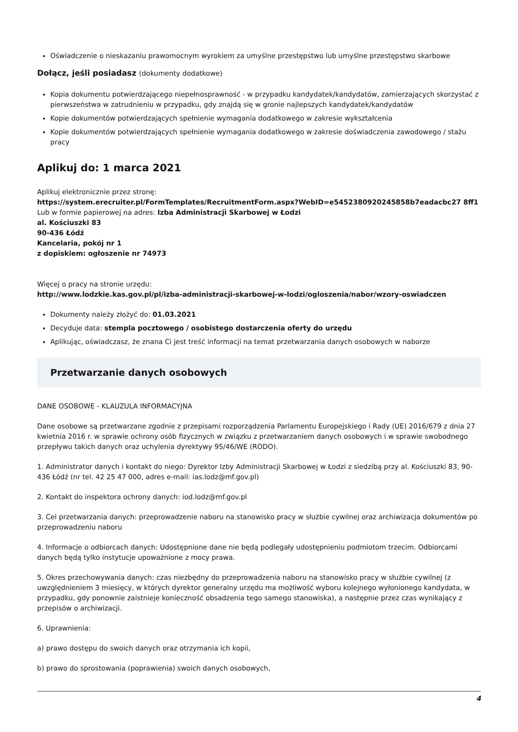Oświadczenie o nieskazaniu prawomocnym wyrokiem za umyślne przestępstwo lub umyślne przestępstwo skarbowe
Dołącz, jeśli posiadasz (dokumenty dodatkowe)
Kopia dokumentu potwierdzającego niepełnosprawność - w przypadku kandydatek/kandydatów, zamierzających skorzystać z pierwszeństwa w zatrudnieniu w przypadku, gdy znajdą się w gronie najlepszych kandydatek/kandydatów
Kopie dokumentów potwierdzających spełnienie wymagania dodatkowego w zakresie wykształcenia
Kopie dokumentów potwierdzających spełnienie wymagania dodatkowego w zakresie doświadczenia zawodowego / stażu pracy
Aplikuj do: 1 marca 2021
Aplikuj elektronicznie przez stronę:
https://system.erecruiter.pl/FormTemplates/RecruitmentForm.aspx?WebID=e5452380920245858b7eadacbc27 8ff1
Lub w formie papierowej na adres: Izba Administracji Skarbowej w Łodzi
al. Kościuszki 83
90-436 Łódź
Kancelaria, pokój nr 1
z dopiskiem: ogłoszenie nr 74973
Więcej o pracy na stronie urzędu:
http://www.lodzkie.kas.gov.pl/pl/izba-administracji-skarbowej-w-lodzi/ogloszenia/nabor/wzory-oswiadczen
Dokumenty należy złożyć do: 01.03.2021
Decyduje data: stempla pocztowego / osobistego dostarczenia oferty do urzędu
Aplikując, oświadczasz, że znana Ci jest treść informacji na temat przetwarzania danych osobowych w naborze
Przetwarzanie danych osobowych
DANE OSOBOWE - KLAUZULA INFORMACYJNA
Dane osobowe są przetwarzane zgodnie z przepisami rozporządzenia Parlamentu Europejskiego i Rady (UE) 2016/679 z dnia 27 kwietnia 2016 r. w sprawie ochrony osób fizycznych w związku z przetwarzaniem danych osobowych i w sprawie swobodnego przepływu takich danych oraz uchylenia dyrektywy 95/46/WE (RODO).
1. Administrator danych i kontakt do niego: Dyrektor Izby Administracji Skarbowej w Łodzi z siedzibą przy al. Kościuszki 83, 90-436 Łódź (nr tel. 42 25 47 000, adres e-mail: ias.lodz@mf.gov.pl)
2. Kontakt do inspektora ochrony danych: iod.lodz@mf.gov.pl
3. Cel przetwarzania danych: przeprowadzenie naboru na stanowisko pracy w służbie cywilnej oraz archiwizacja dokumentów po przeprowadzeniu naboru
4. Informacje o odbiorcach danych: Udostępnione dane nie będą podlegały udostępnieniu podmiotom trzecim. Odbiorcami danych będą tylko instytucje upoważnione z mocy prawa.
5. Okres przechowywania danych: czas niezbędny do przeprowadzenia naboru na stanowisko pracy w służbie cywilnej (z uwzględnieniem 3 miesięcy, w których dyrektor generalny urzędu ma możliwość wyboru kolejnego wyłonionego kandydata, w przypadku, gdy ponownie zaistnieje konieczność obsadzenia tego samego stanowiska), a następnie przez czas wynikający z przepisów o archiwizacji.
6. Uprawnienia:
a) prawo dostępu do swoich danych oraz otrzymania ich kopii,
b) prawo do sprostowania (poprawienia) swoich danych osobowych,
4